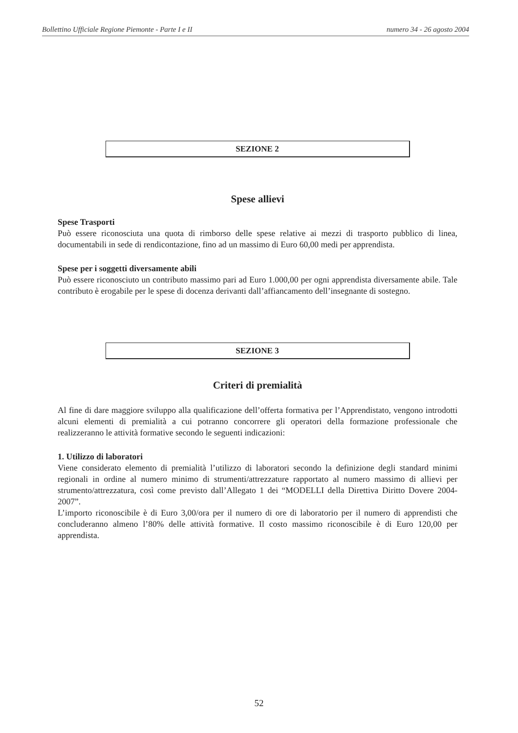Bollettino Ufficiale Regione Piemonte - Parte I e II numero 34 - 26 agosto 2004
SEZIONE 2
Spese allievi
Spese Trasporti
Può essere riconosciuta una quota di rimborso delle spese relative ai mezzi di trasporto pubblico di linea, documentabili in sede di rendicontazione, fino ad un massimo di Euro 60,00 medi per apprendista.
Spese per i soggetti diversamente abili
Può essere riconosciuto un contributo massimo pari ad Euro 1.000,00 per ogni apprendista diversamente abile. Tale contributo è erogabile per le spese di docenza derivanti dall’affiancamento dell’insegnante di sostegno.
SEZIONE 3
Criteri di premialità
Al fine di dare maggiore sviluppo alla qualificazione dell’offerta formativa per l’Apprendistato, vengono introdotti alcuni elementi di premialità a cui potranno concorrere gli operatori della formazione professionale che realizzeranno le attività formative secondo le seguenti indicazioni:
1. Utilizzo di laboratori
Viene considerato elemento di premialità l’utilizzo di laboratori secondo la definizione degli standard minimi regionali in ordine al numero minimo di strumenti/attrezzature rapportato al numero massimo di allievi per strumento/attrezzatura, così come previsto dall’Allegato 1 dei “MODELLI della Direttiva Diritto Dovere 2004-2007”.
L’importo riconoscibile è di Euro 3,00/ora per il numero di ore di laboratorio per il numero di apprendisti che concluderanno almeno l’80% delle attività formative. Il costo massimo riconoscibile è di Euro 120,00 per apprendista.
52